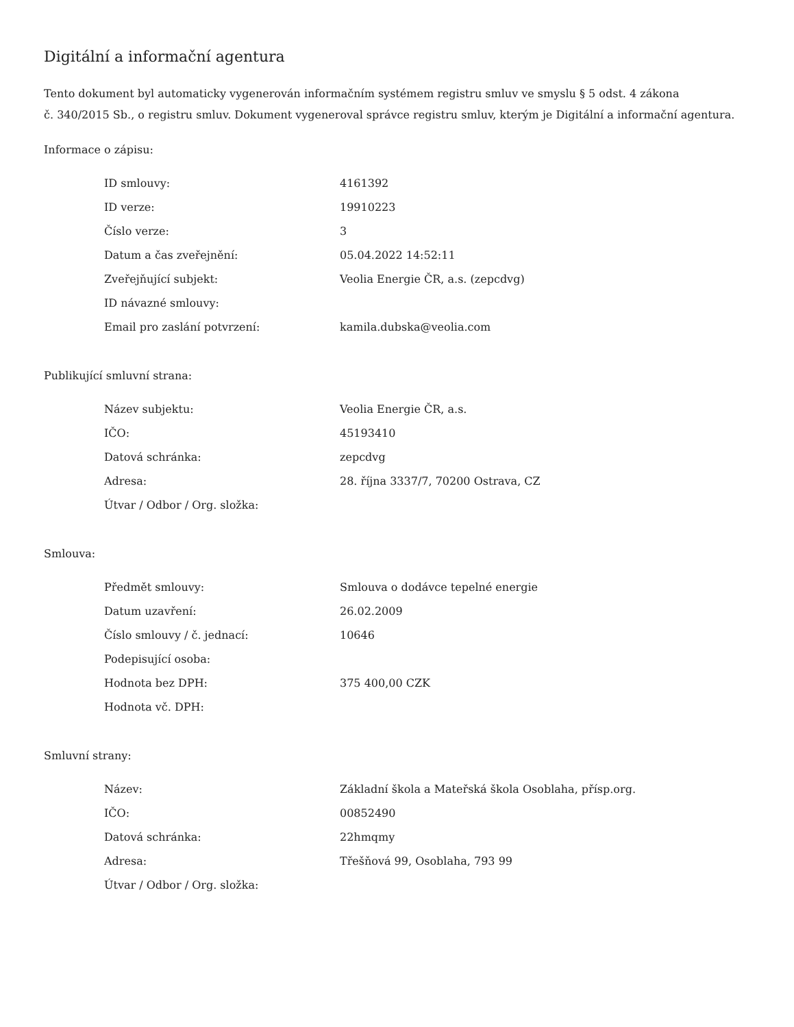Digitální a informační agentura
Tento dokument byl automaticky vygenerován informačním systémem registru smluv ve smyslu § 5 odst. 4 zákona
č. 340/2015 Sb., o registru smluv. Dokument vygeneroval správce registru smluv, kterým je Digitální a informační agentura.
Informace o zápisu:
| ID smlouvy: | 4161392 |
| ID verze: | 19910223 |
| Číslo verze: | 3 |
| Datum a čas zveřejnění: | 05.04.2022 14:52:11 |
| Zveřejňující subjekt: | Veolia Energie ČR, a.s. (zepcdvg) |
| ID návazné smlouvy: | |
| Email pro zaslání potvrzení: | kamila.dubska@veolia.com |
Publikující smluvní strana:
| Název subjektu: | Veolia Energie ČR, a.s. |
| IČO: | 45193410 |
| Datová schránka: | zepcdvg |
| Adresa: | 28. října 3337/7, 70200 Ostrava, CZ |
| Útvar / Odbor / Org. složka: | |
Smlouva:
| Předmět smlouvy: | Smlouva o dodávce tepelné energie |
| Datum uzavření: | 26.02.2009 |
| Číslo smlouvy / č. jednací: | 10646 |
| Podepisující osoba: | |
| Hodnota bez DPH: | 375 400,00 CZK |
| Hodnota vč. DPH: | |
Smluvní strany:
| Název: | Základní škola a Mateřská škola Osoblaha, přísp.org. |
| IČO: | 00852490 |
| Datová schránka: | 22hmqmy |
| Adresa: | Třešňová 99, Osoblaha, 793 99 |
| Útvar / Odbor / Org. složka: | |